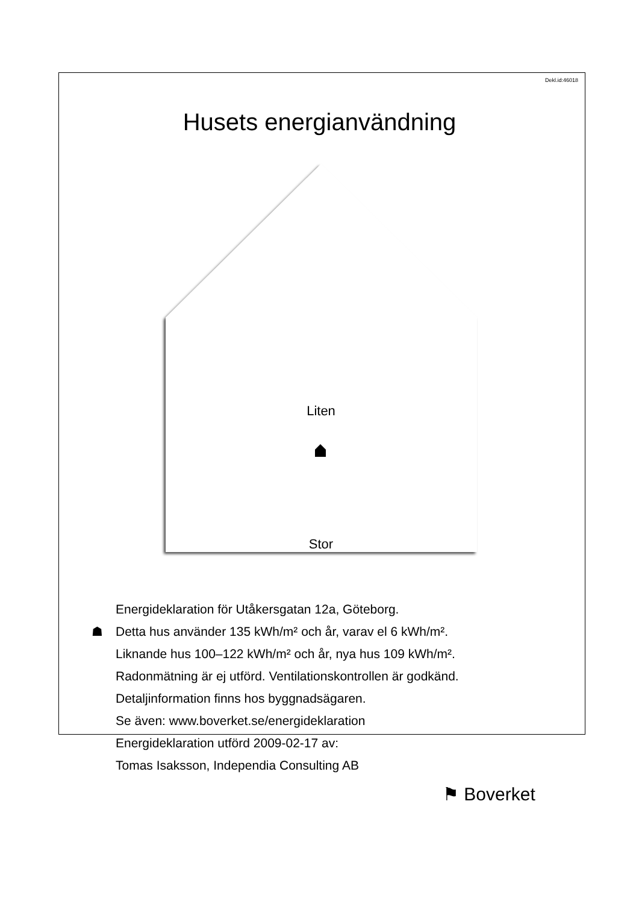Dekl.id:46018
Husets energianvändning
Liten
Stor
Energideklaration för Utåkersgatan 12a, Göteborg.
☗ Detta hus använder 135 kWh/m² och år, varav el 6 kWh/m².
Liknande hus 100–122 kWh/m² och år, nya hus 109 kWh/m².
Radonmätning är ej utförd. Ventilationskontrollen är godkänd.
Detaljinformation finns hos byggnadsägaren.
Se även: www.boverket.se/energideklaration
Energideklaration utförd 2009-02-17 av:
Tomas Isaksson, Independia Consulting AB
⚑ Boverket